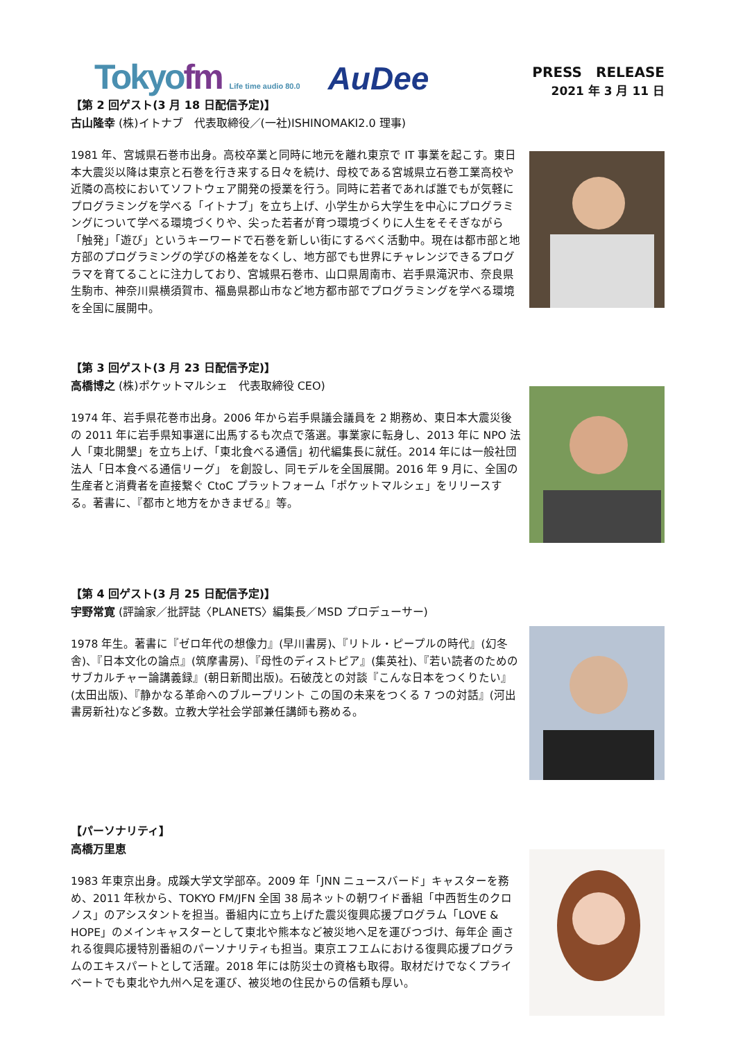Tokyofm Life time audio 80.0
AuDee
PRESS　RELEASE
2021 年 3 月 11 日
【第 2 回ゲスト(3 月 18 日配信予定)】
古山隆幸 (株)イトナブ　代表取締役／(一社)ISHINOMAKI2.0 理事)
1981 年、宮城県石巻市出身。高校卒業と同時に地元を離れ東京で IT 事業を起こす。東日本大震災以降は東京と石巻を行き来する日々を続け、母校である宮城県立石巻工業高校や近隣の高校においてソフトウェア開発の授業を行う。同時に若者であれば誰でもが気軽にプログラミングを学べる「イトナブ」を立ち上げ、小学生から大学生を中心にプログラミングについて学べる環境づくりや、尖った若者が育つ環境づくりに人生をそそぎながら「触発」「遊び」というキーワードで石巻を新しい街にするべく活動中。現在は都市部と地方部のプログラミングの学びの格差をなくし、地方部でも世界にチャレンジできるプログラマを育てることに注力しており、宮城県石巻市、山口県周南市、岩手県滝沢市、奈良県生駒市、神奈川県横須賀市、福島県郡山市など地方都市部でプログラミングを学べる環境を全国に展開中。
【第 3 回ゲスト(3 月 23 日配信予定)】
高橋博之 (株)ポケットマルシェ　代表取締役 CEO)
1974 年、岩手県花巻市出身。2006 年から岩手県議会議員を 2 期務め、東日本大震災後の 2011 年に岩手県知事選に出馬するも次点で落選。事業家に転身し、2013 年に NPO 法人「東北開墾」を立ち上げ、「東北食べる通信」初代編集長に就任。2014 年には一般社団法人「日本食べる通信リーグ」 を創設し、同モデルを全国展開。2016 年 9 月に、全国の生産者と消費者を直接繋ぐ CtoC プラットフォーム「ポケットマルシェ」をリリースする。著書に、『都市と地方をかきまぜる』等。
【第 4 回ゲスト(3 月 25 日配信予定)】
宇野常寛 (評論家／批評誌〈PLANETS〉編集長／MSD プロデューサー)
1978 年生。著書に『ゼロ年代の想像力』(早川書房)、『リトル・ピープルの時代』(幻冬舎)、『日本文化の論点』(筑摩書房)、『母性のディストピア』(集英社)、『若い読者のためのサブカルチャー論講義録』(朝日新聞出版)。石破茂との対談『こんな日本をつくりたい』(太田出版)、『静かなる革命へのブループリント この国の未来をつくる 7 つの対話』(河出書房新社)など多数。立教大学社会学部兼任講師も務める。
【パーソナリティ】
高橋万里恵
1983 年東京出身。成蹊大学文学部卒。2009 年「JNN ニュースバード」キャスターを務め、2011 年秋から、TOKYO FM/JFN 全国 38 局ネットの朝ワイド番組「中西哲生のクロノス」のアシスタントを担当。番組内に立ち上げた震災復興応援プログラム「LOVE & HOPE」のメインキャスターとして東北や熊本など被災地へ足を運びつづけ、毎年企 画される復興応援特別番組のパーソナリティも担当。東京エフエムにおける復興応援プログラムのエキスパートとして活躍。2018 年には防災士の資格も取得。取材だけでなくプライベートでも東北や九州へ足を運び、被災地の住民からの信頼も厚い。